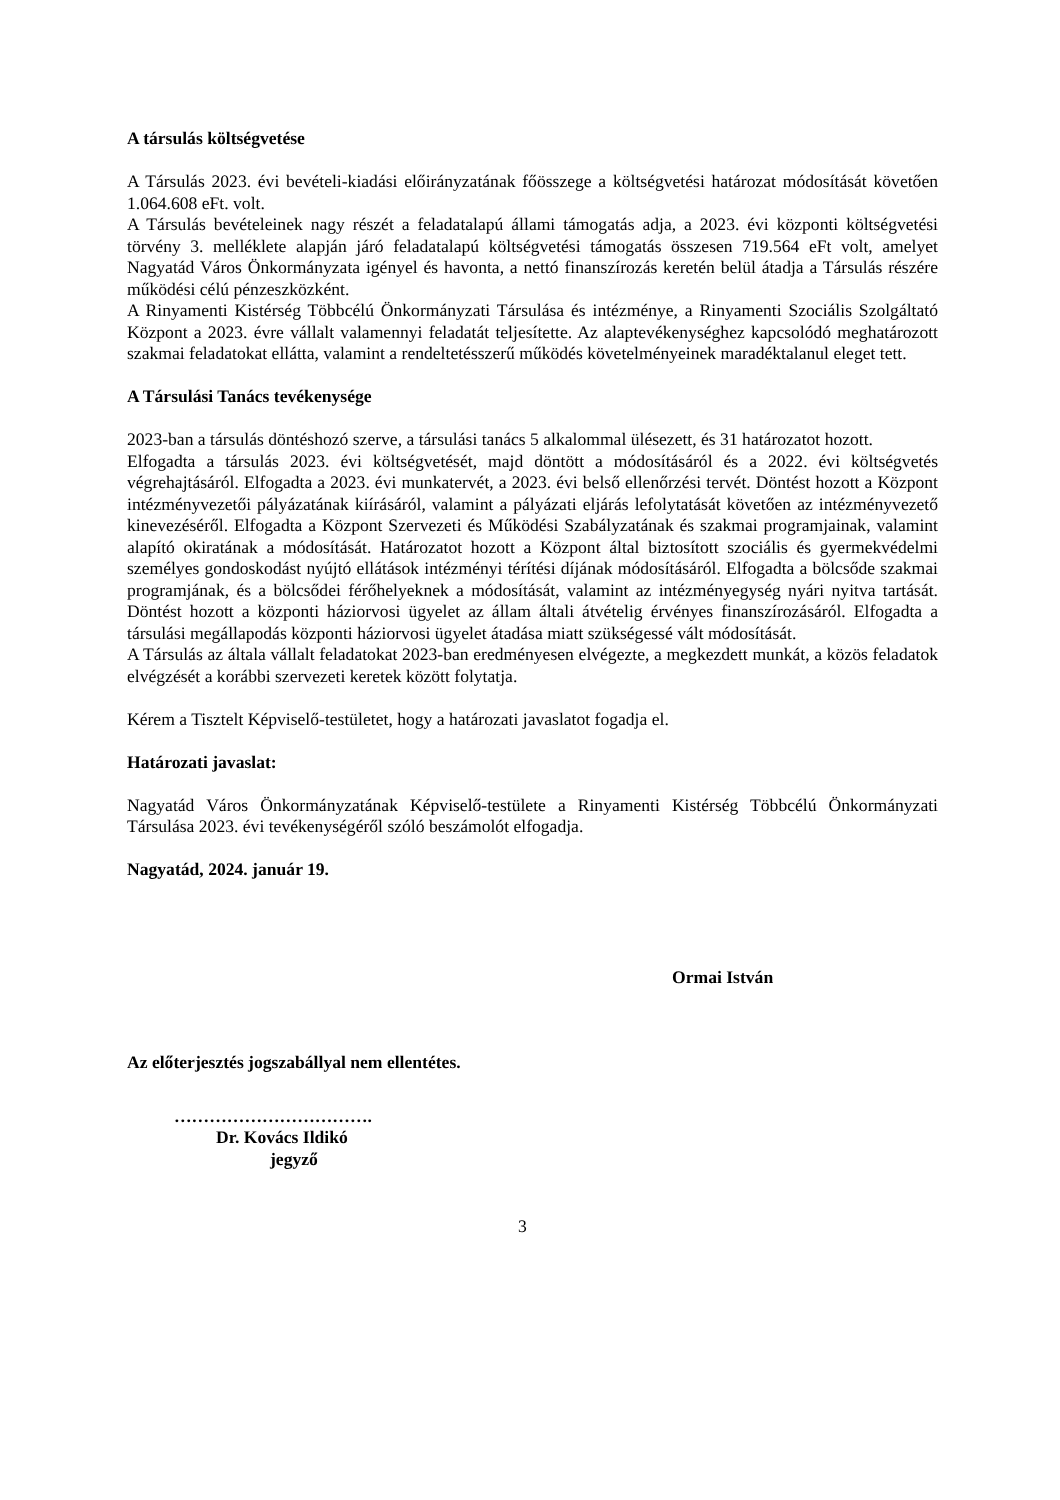A társulás költségvetése
A Társulás 2023. évi bevételi-kiadási előirányzatának főösszege a költségvetési határozat módosítását követően 1.064.608 eFt. volt.
A Társulás bevételeinek nagy részét a feladatalapú állami támogatás adja, a 2023. évi központi költségvetési törvény 3. melléklete alapján járó feladatalapú költségvetési támogatás összesen 719.564 eFt volt, amelyet Nagyatád Város Önkormányzata igényel és havonta, a nettó finanszírozás keretén belül átadja a Társulás részére működési célú pénzeszközként.
A Rinyamenti Kistérség Többcélú Önkormányzati Társulása és intézménye, a Rinyamenti Szociális Szolgáltató Központ a 2023. évre vállalt valamennyi feladatát teljesítette. Az alaptevékenységhez kapcsolódó meghatározott szakmai feladatokat ellátta, valamint a rendeltetésszerű működés követelményeinek maradéktalanul eleget tett.
A Társulási Tanács tevékenysége
2023-ban a társulás döntéshozó szerve, a társulási tanács 5 alkalommal ülésezett, és 31 határozatot hozott.
Elfogadta a társulás 2023. évi költségvetését, majd döntött a módosításáról és a 2022. évi költségvetés végrehajtásáról. Elfogadta a 2023. évi munkatervét, a 2023. évi belső ellenőrzési tervét. Döntést hozott a Központ intézményvezetői pályázatának kiírásáról, valamint a pályázati eljárás lefolytatását követően az intézményvezető kinevezéséről. Elfogadta a Központ Szervezeti és Működési Szabályzatának és szakmai programjainak, valamint alapító okiratának a módosítását. Határozatot hozott a Központ által biztosított szociális és gyermekvédelmi személyes gondoskodást nyújtó ellátások intézményi térítési díjának módosításáról. Elfogadta a bölcsőde szakmai programjának, és a bölcsődei férőhelyeknek a módosítását, valamint az intézményegység nyári nyitva tartását. Döntést hozott a központi háziorvosi ügyelet az állam általi átvételig érvényes finanszírozásáról. Elfogadta a társulási megállapodás központi háziorvosi ügyelet átadása miatt szükségessé vált módosítását.
A Társulás az általa vállalt feladatokat 2023-ban eredményesen elvégezte, a megkezdett munkát, a közös feladatok elvégzését a korábbi szervezeti keretek között folytatja.
Kérem a Tisztelt Képviselő-testületet, hogy a határozati javaslatot fogadja el.
Határozati javaslat:
Nagyatád Város Önkormányzatának Képviselő-testülete a Rinyamenti Kistérség Többcélú Önkormányzati Társulása 2023. évi tevékenységéről szóló beszámolót elfogadja.
Nagyatád, 2024. január 19.
Ormai István
Az előterjesztés jogszabállyal nem ellentétes.
…………………………….
Dr. Kovács Ildikó
jegyző
3